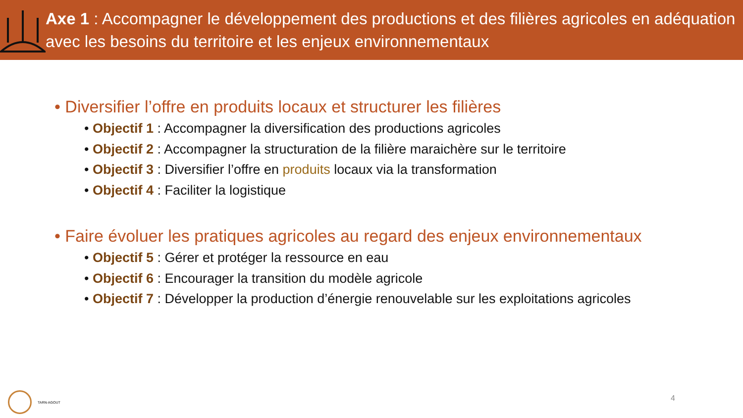Axe 1 : Accompagner le développement des productions et des filières agricoles en adéquation avec les besoins du territoire et les enjeux environnementaux
• Diversifier l’offre en produits locaux et structurer les filières
• Objectif 1 : Accompagner la diversification des productions agricoles
• Objectif 2 : Accompagner la structuration de la filière maraichère sur le territoire
• Objectif 3 : Diversifier l’offre en produits locaux via la transformation
• Objectif 4 : Faciliter la logistique
• Faire évoluer les pratiques agricoles au regard des enjeux environnementaux
• Objectif 5 : Gérer et protéger la ressource en eau
• Objectif 6 : Encourager la transition du modèle agricole
• Objectif 7 : Développer la production d’énergie renouvelable sur les exploitations agricoles
TARN-AGOUT
4